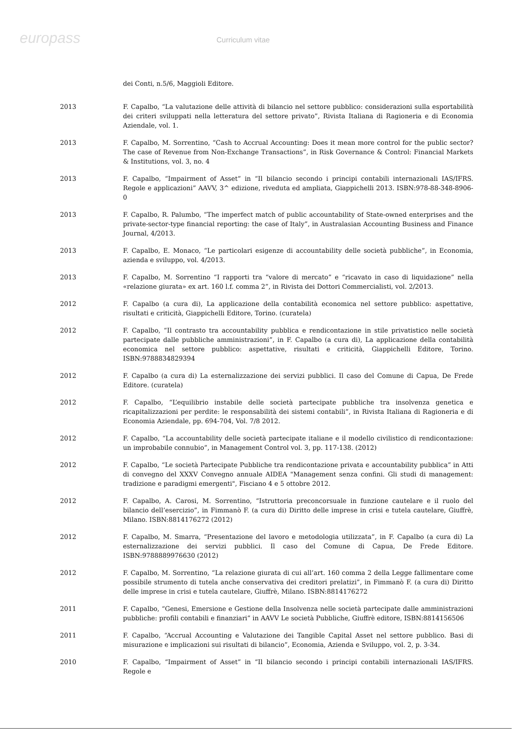europass
Curriculum vitae
dei Conti, n.5/6, Maggioli Editore.
2013 F. Capalbo, “La valutazione delle attività di bilancio nel settore pubblico: considerazioni sulla esportabilità dei criteri sviluppati nella letteratura del settore privato”, Rivista Italiana di Ragioneria e di Economia Aziendale, vol. 1.
2013 F. Capalbo, M. Sorrentino, “Cash to Accrual Accounting: Does it mean more control for the public sector? The case of Revenue from Non-Exchange Transactions”, in Risk Governance & Control: Financial Markets & Institutions, vol. 3, no. 4
2013 F. Capalbo, “Impairment of Asset” in “Il bilancio secondo i principi contabili internazionali IAS/IFRS. Regole e applicazioni” AAVV, 3^ edizione, riveduta ed ampliata, Giappichelli 2013. ISBN:978-88-348-8906-0
2013 F. Capalbo, R. Palumbo, “The imperfect match of public accountability of State-owned enterprises and the private-sector-type financial reporting: the case of Italy”, in Australasian Accounting Business and Finance Journal, 4/2013.
2013 F. Capalbo, E. Monaco, “Le particolari esigenze di accountability delle società pubbliche”, in Economia, azienda e sviluppo, vol. 4/2013.
2013 F. Capalbo, M. Sorrentino “I rapporti tra “valore di mercato” e “ricavato in caso di liquidazione” nella «relazione giurata» ex art. 160 l.f. comma 2”, in Rivista dei Dottori Commercialisti, vol. 2/2013.
2012 F. Capalbo (a cura di), La applicazione della contabilità economica nel settore pubblico: aspettative, risultati e criticità, Giappichelli Editore, Torino. (curatela)
2012 F. Capalbo, “Il contrasto tra accountability pubblica e rendicontazione in stile privatistico nelle società partecipate dalle pubbliche amministrazioni”, in F. Capalbo (a cura di), La applicazione della contabilità economica nel settore pubblico: aspettative, risultati e criticità, Giappichelli Editore, Torino. ISBN:9788834829394
2012 F. Capalbo (a cura di) La esternalizzazione dei servizi pubblici. Il caso del Comune di Capua, De Frede Editore. (curatela)
2012 F. Capalbo, “L’equilibrio instabile delle società partecipate pubbliche tra insolvenza genetica e ricapitalizzazioni per perdite: le responsabilità dei sistemi contabili”, in Rivista Italiana di Ragioneria e di Economia Aziendale, pp. 694-704, Vol. 7/8 2012.
2012 F. Capalbo, “La accountability delle società partecipate italiane e il modello civilistico di rendicontazione: un improbabile connubio”, in Management Control vol. 3, pp. 117-138. (2012)
2012 F. Capalbo, “Le società Partecipate Pubbliche tra rendicontazione privata e accountability pubblica” in Atti di convegno del XXXV Convegno annuale AIDEA "Management senza confini. Gli studi di management: tradizione e paradigmi emergenti", Fisciano 4 e 5 ottobre 2012.
2012 F. Capalbo, A. Carosi, M. Sorrentino, “Istruttoria preconcorsuale in funzione cautelare e il ruolo del bilancio dell’esercizio”, in Fimmanò F. (a cura di) Diritto delle imprese in crisi e tutela cautelare, Giuffrè, Milano. ISBN:8814176272 (2012)
2012 F. Capalbo, M. Smarra, “Presentazione del lavoro e metodologia utilizzata”, in F. Capalbo (a cura di) La esternalizzazione dei servizi pubblici. Il caso del Comune di Capua, De Frede Editore. ISBN:9788889976630 (2012)
2012 F. Capalbo, M. Sorrentino, “La relazione giurata di cui all’art. 160 comma 2 della Legge fallimentare come possibile strumento di tutela anche conservativa dei creditori prelatizi”, in Fimmanò F. (a cura di) Diritto delle imprese in crisi e tutela cautelare, Giuffrè, Milano. ISBN:8814176272
2011 F. Capalbo, “Genesi, Emersione e Gestione della Insolvenza nelle società partecipate dalle amministrazioni pubbliche: profili contabili e finanziari” in AAVV Le società Pubbliche, Giuffrè editore, ISBN:8814156506
2011 F. Capalbo, “Accrual Accounting e Valutazione dei Tangible Capital Asset nel settore pubblico. Basi di misurazione e implicazioni sui risultati di bilancio”, Economia, Azienda e Sviluppo, vol. 2, p. 3-34.
2010 F. Capalbo, “Impairment of Asset” in “Il bilancio secondo i principi contabili internazionali IAS/IFRS. Regole e